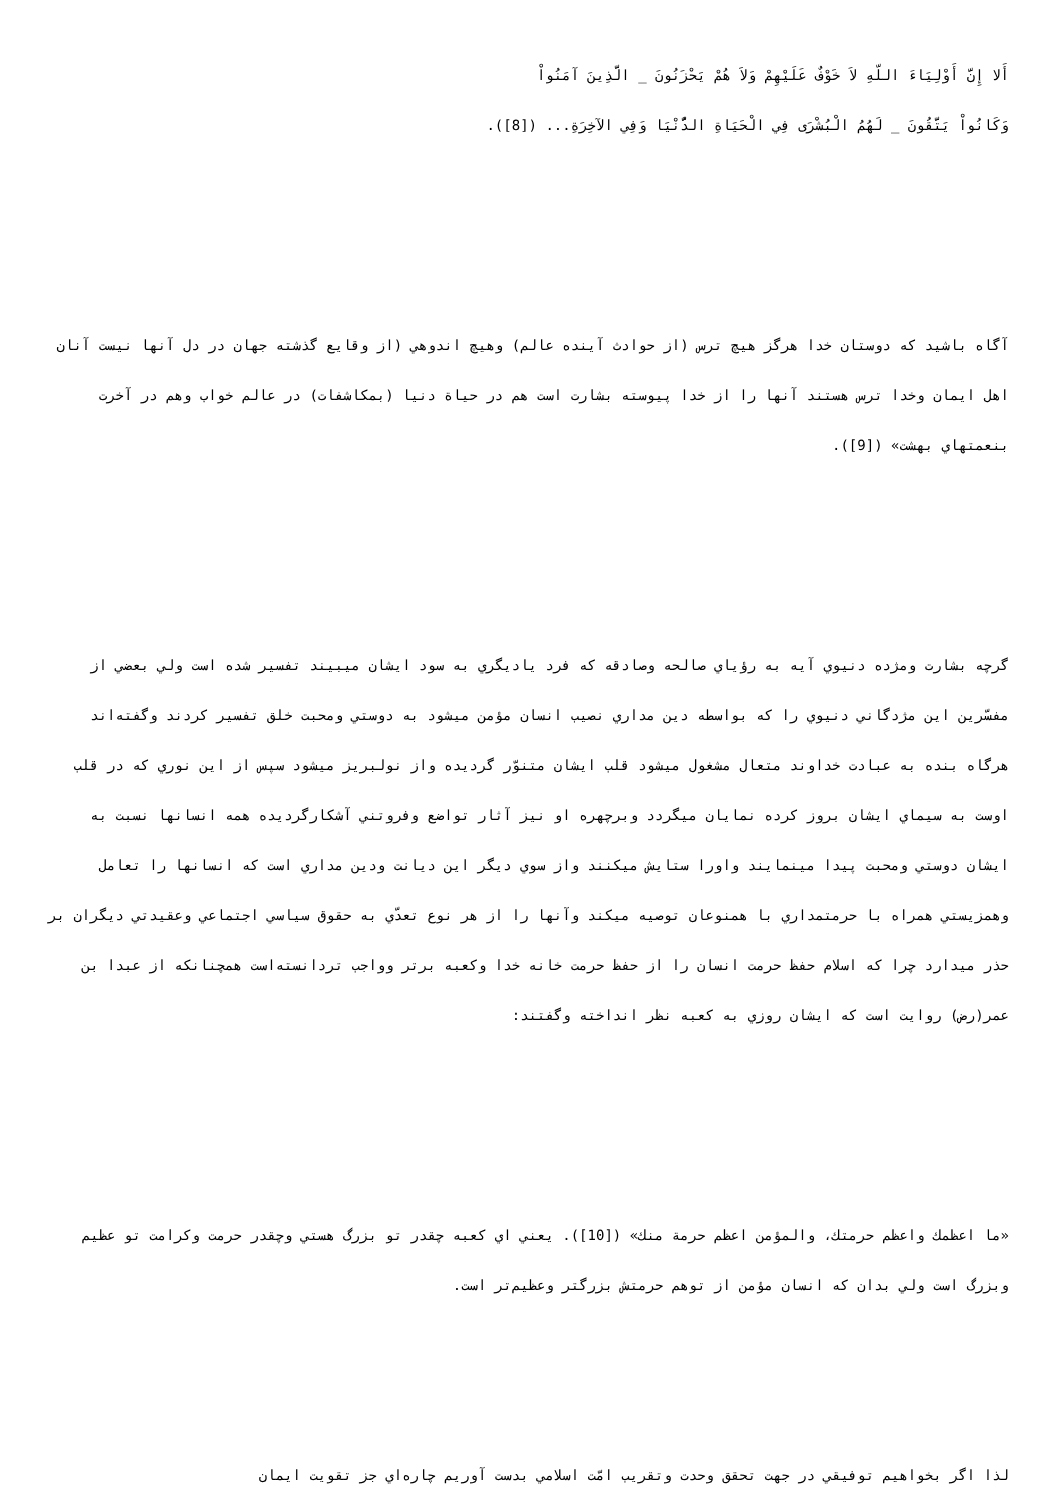أَلا إِنَّ أَوْلِيَاءَ اللّهِ لاَ خَوْفٌ عَلَيْهِمْ وَلاَ هُمْ يَحْزَنُونَ _ الَّذِينَ آمَنُواْ
وَكَانُواْ يَتَّقُونَ _ لَهُمُ الْبُشْرَى فِي الْحَيَاةِ الدُّنْيَا وَفِي الآخِرَةِ... ([8]).
آگاه باشيد كه دوستان خدا هرگز هيچ ترس (از حوادث آينده عالم) وهيچ اندوهي (از وقايع گذشته جهان در دل آنها نيست آنان اهل ايمان وخدا ترس هستند آنها را از خدا پيوسته بشارت است هم در حياة دنيا (بمكاشفات) در عالم خواب وهم در آخرت بنعمتهاي بهشت» ([9]).
گرچه بشارت ومژده دنيوي آيه به رؤياي صالحه وصادقه كه فرد يادیگري به سود ايشان ميبيند تفسير شده است ولي بعضي از مفسّرين اين مژدگاني دنيوي را كه بواسطه دين مداري نصيب انسان مؤمن ميشود به دوستي ومحبت خلق تفسير كردند وگفته‌اند هرگاه بنده به عبادت خداوند متعال مشغول ميشود قلب ايشان متنوّر گرديده واز نولبريز ميشود سپس از اين نوري كه در قلب اوست به سيماي ايشان بروز كرده نمايان ميگردد وبرچهره او نيز آثار تواضع وفروتني آشكارگرديده همه انسانها نسبت به ايشان دوستي ومحبت پيدا مينمايند واورا ستايش ميكنند واز سوي ديگر اين ديانت ودين مداري است كه انسانها را تعامل وهمزيستي همراه با حرمتمداري با همنوعان توصيه ميكند وآنها را از هر نوع تعدّي به حقوق سياسي اجتماعي وعقيدتي ديگران بر حذر ميدارد چرا كه اسلام حفظ حرمت انسان را از حفظ حرمت خانه خدا وكعبه برتر وواجب تردانسته‌است همچنانكه از عبدا‌ بن عمر(رض) روايت است كه ايشان روزي به كعبه نظر انداخته وگفتند:
«ما اعظمك واعظم حرمتك، والمؤمن اعظم حرمة منك» ([10]). يعني اي كعبه چقدر تو بزرگ هستي وچقدر حرمت وكرامت تو عظيم وبزرگ است ولي بدان كه انسان مؤمن از توهم حرمتش بزرگتر وعظيم‌تر است.
لذا اگر بخواهيم توفيقي در جهت تحقق وحدت وتقريب امّت اسلامي بدست آوريم چاره‌اي جز تقويت ايمان